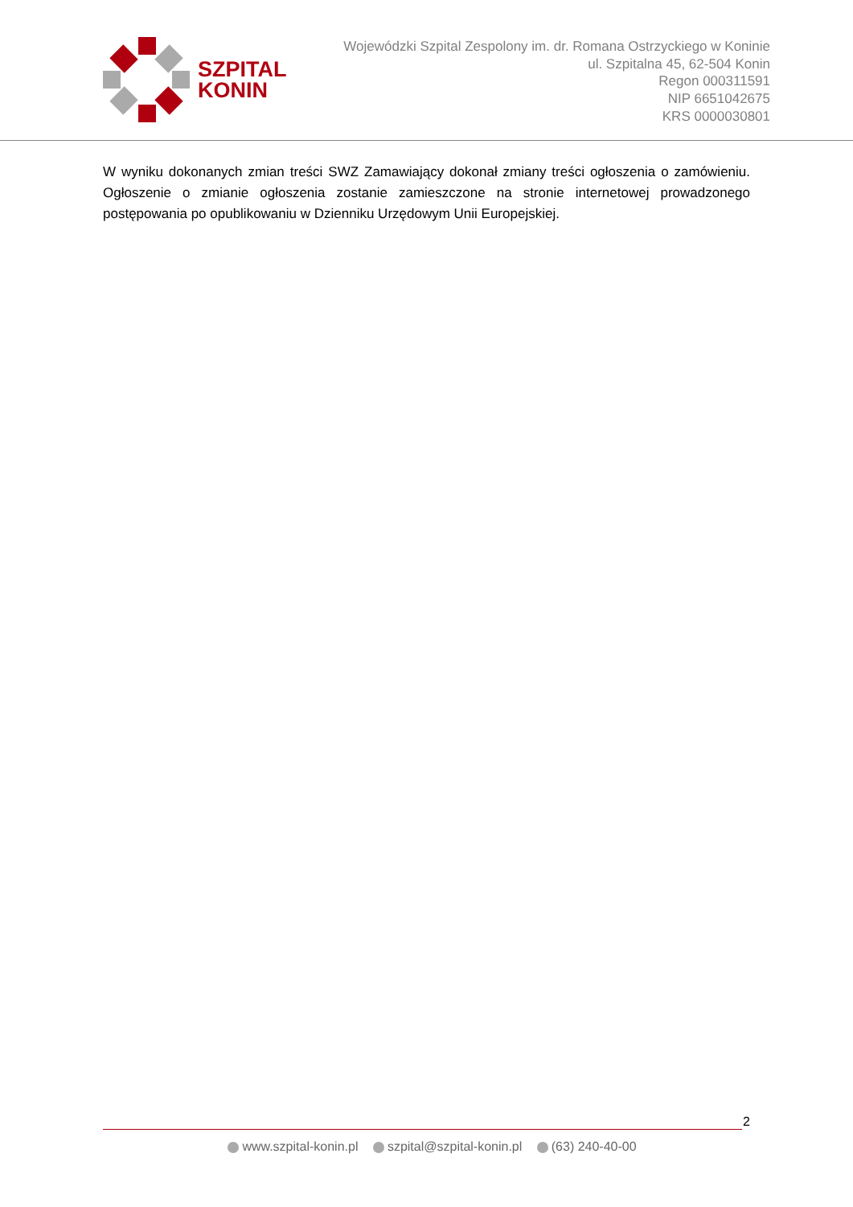SZPITAL
KONIN
Wojewódzki Szpital Zespolony im. dr. Romana Ostrzyckiego w Koninie
ul. Szpitalna 45, 62-504 Konin
Regon 000311591
NIP 6651042675
KRS 0000030801
W wyniku dokonanych zmian treści SWZ Zamawiający dokonał zmiany treści ogłoszenia o zamówieniu. Ogłoszenie o zmianie ogłoszenia zostanie zamieszczone na stronie internetowej prowadzonego postępowania po opublikowaniu w Dzienniku Urzędowym Unii Europejskiej.
2
www.szpital-konin.pl szpital@szpital-konin.pl (63) 240-40-00